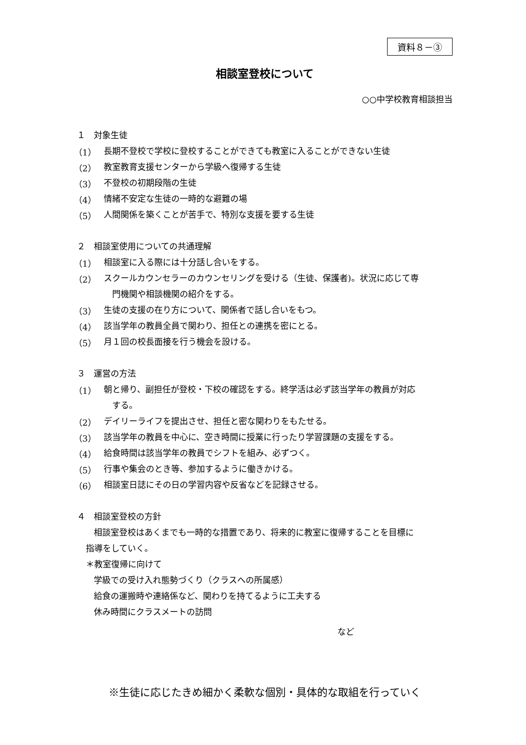資料８－③
相談室登校について
○○中学校教育相談担当
１　対象生徒
（1）
長期不登校で学校に登校することができても教室に入ることができない生徒
（2）
教室教育支援センターから学級へ復帰する生徒
（3）
不登校の初期段階の生徒
（4）
情緒不安定な生徒の一時的な避難の場
（5）
人間関係を築くことが苦手で、特別な支援を要する生徒
２　相談室使用についての共通理解
（1）
相談室に入る際には十分話し合いをする。
（2）
スクールカウンセラーのカウンセリングを受ける（生徒、保護者)。状況に応じて専
　門機関や相談機関の紹介をする。
（3）
生徒の支援の在り方について、関係者で話し合いをもつ。
（4）
該当学年の教員全員で関わり、担任との連携を密にとる。
（5）
月１回の校長面接を行う機会を設ける。
３　運営の方法
（1）
朝と帰り、副担任が登校・下校の確認をする。終学活は必ず該当学年の教員が対応
　する。
（2）
デイリーライフを提出させ、担任と密な関わりをもたせる。
（3）
該当学年の教員を中心に、空き時間に授業に行ったり学習課題の支援をする。
（4）
給食時間は該当学年の教員でシフトを組み、必ずつく。
（5）
行事や集会のとき等、参加するように働きかける。
（6）
相談室日誌にその日の学習内容や反省などを記録させる。
４　相談室登校の方針
相談室登校はあくまでも一時的な措置であり、将来的に教室に復帰することを目標に
指導をしていく。
＊教室復帰に向けて
学級での受け入れ態勢づくり（クラスへの所属感）
給食の運搬時や連絡係など、関わりを持てるように工夫する
休み時間にクラスメートの訪問
など
※生徒に応じたきめ細かく柔軟な個別・具体的な取組を行っていく